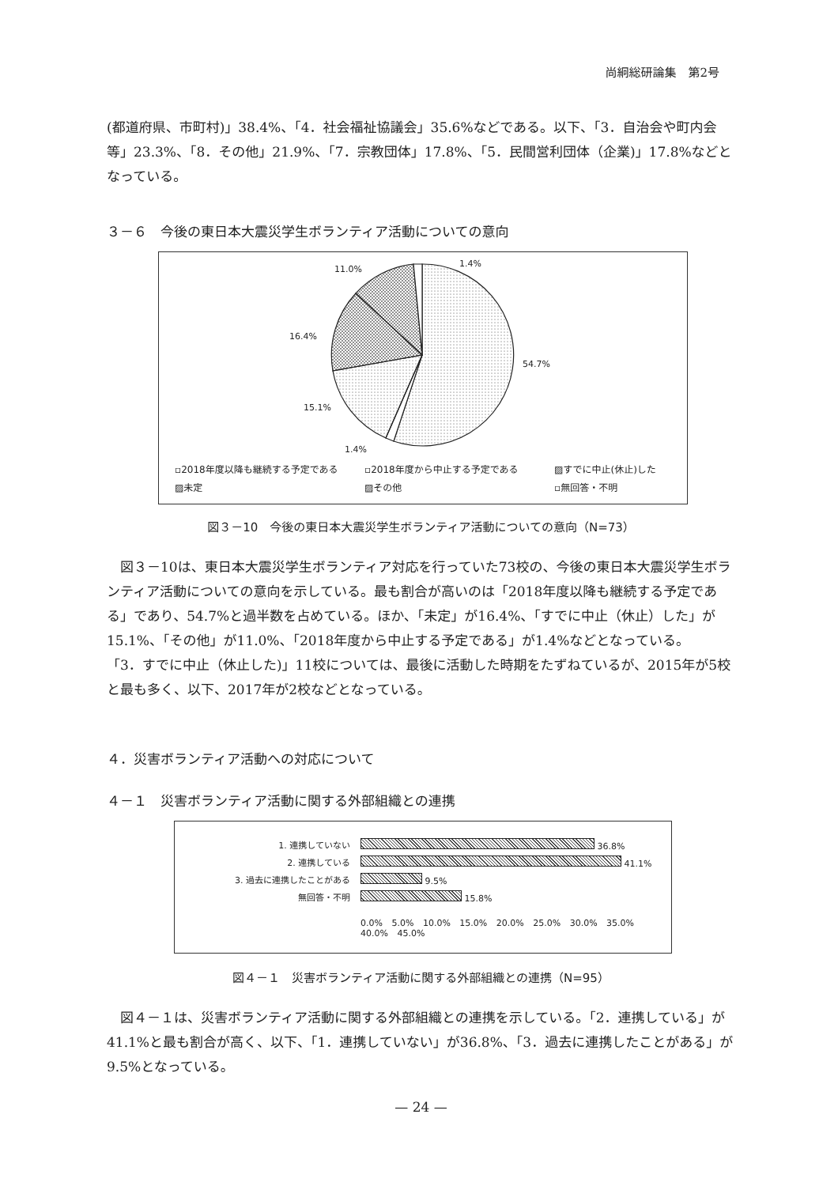尚絅総研論集　第2号
(都道府県、市町村)」38.4%、「4．社会福祉協議会」35.6%などである。以下、「3．自治会や町内会等」23.3%、「8．その他」21.9%、「7．宗教団体」17.8%、「5．民間営利団体（企業)」17.8%などとなっている。
３－６　今後の東日本大震災学生ボランティア活動についての意向
1.4%
11.0%
16.4%
54.7%
15.1%
1.4%
▫2018年度以降も継続する予定である ▫2018年度から中止する予定である ▨すでに中止(休止)した ▨未定 ▨その他 ▫無回答・不明
図３－10　今後の東日本大震災学生ボランティア活動についての意向（N=73）
　図３－10は、東日本大震災学生ボランティア対応を行っていた73校の、今後の東日本大震災学生ボランティア活動についての意向を示している。最も割合が高いのは「2018年度以降も継続する予定である」であり、54.7%と過半数を占めている。ほか、「未定」が16.4%、「すでに中止（休止）した」が15.1%、「その他」が11.0%、「2018年度から中止する予定である」が1.4%などとなっている。
「3．すでに中止（休止した)」11校については、最後に活動した時期をたずねているが、2015年が5校と最も多く、以下、2017年が2校などとなっている。
４．災害ボランティア活動への対応について
４－１　災害ボランティア活動に関する外部組織との連携
| 1. 連携していない | 36.8% |
| 2. 連携している | 41.1% |
| 3. 過去に連携したことがある | 9.5% |
| 無回答・不明 | 15.8% |
| | 0.0% 5.0% 10.0% 15.0% 20.0% 25.0% 30.0% 35.0% 40.0% 45.0% |
図４－１　災害ボランティア活動に関する外部組織との連携（N=95）
　図４－１は、災害ボランティア活動に関する外部組織との連携を示している。「2．連携している」が41.1%と最も割合が高く、以下、「1．連携していない」が36.8%、「3．過去に連携したことがある」が9.5%となっている。
— 24 —